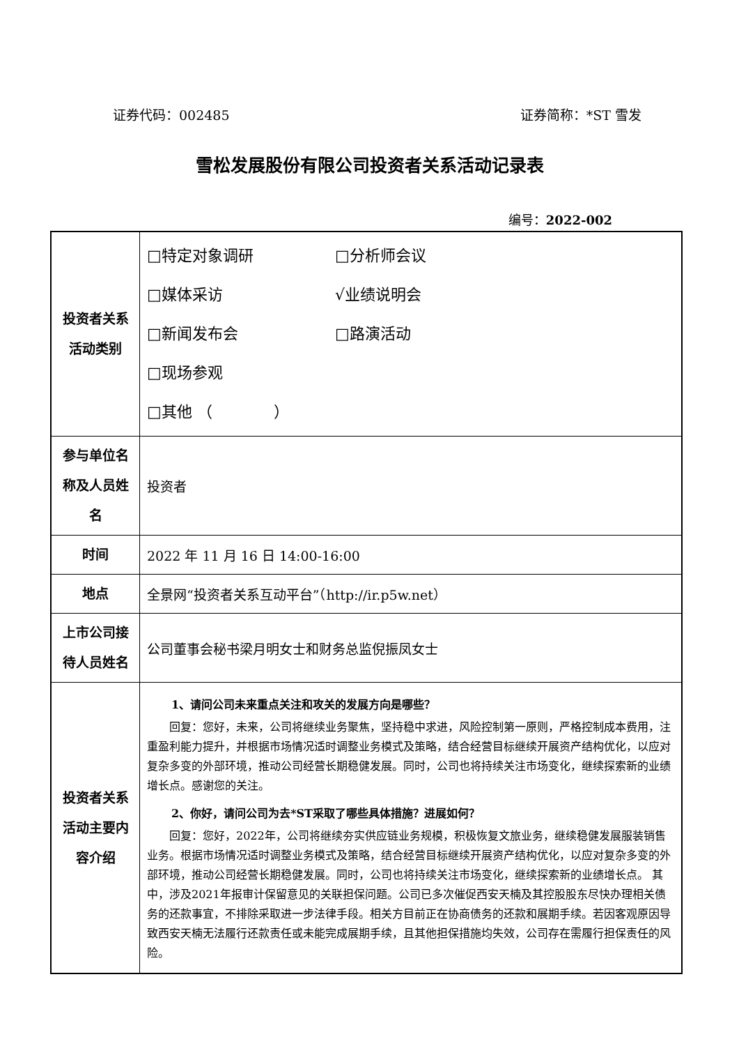证券代码：002485 证券简称：*ST 雪发
雪松发展股份有限公司投资者关系活动记录表
编号：2022-002
| 投资者关系活动类别 | □特定对象调研 □分析师会议 □媒体采访 √业绩说明会 □新闻发布会 □路演活动 □现场参观 □其他 （ ） |
| 参与单位名称及人员姓名 | 投资者 |
| 时间 | 2022 年 11 月 16 日 14:00-16:00 |
| 地点 | 全景网“投资者关系互动平台”（http://ir.p5w.net） |
| 上市公司接待人员姓名 | 公司董事会秘书梁月明女士和财务总监倪振凤女士 |
| 投资者关系活动主要内容介绍 | 1、请问公司未来重点关注和攻关的发展方向是哪些？ 回复：您好，未来，公司将继续业务聚焦，坚持稳中求进，风险控制第一原则，严格控制成本费用，注重盈利能力提升，并根据市场情况适时调整业务模式及策略，结合经营目标继续开展资产结构优化，以应对复杂多变的外部环境，推动公司经营长期稳健发展。同时，公司也将持续关注市场变化，继续探索新的业绩增长点。感谢您的关注。 2、你好，请问公司为去*ST采取了哪些具体措施？进展如何？ 回复：您好，2022年，公司将继续夯实供应链业务规模，积极恢复文旅业务，继续稳健发展服装销售业务。根据市场情况适时调整业务模式及策略，结合经营目标继续开展资产结构优化，以应对复杂多变的外部环境，推动公司经营长期稳健发展。同时，公司也将持续关注市场变化，继续探索新的业绩增长点。 其中，涉及2021年报审计保留意见的关联担保问题。公司已多次催促西安天楠及其控股股东尽快办理相关债务的还款事宜，不排除采取进一步法律手段。相关方目前正在协商债务的还款和展期手续。若因客观原因导致西安天楠无法履行还款责任或未能完成展期手续，且其他担保措施均失效，公司存在需履行担保责任的风险。 |